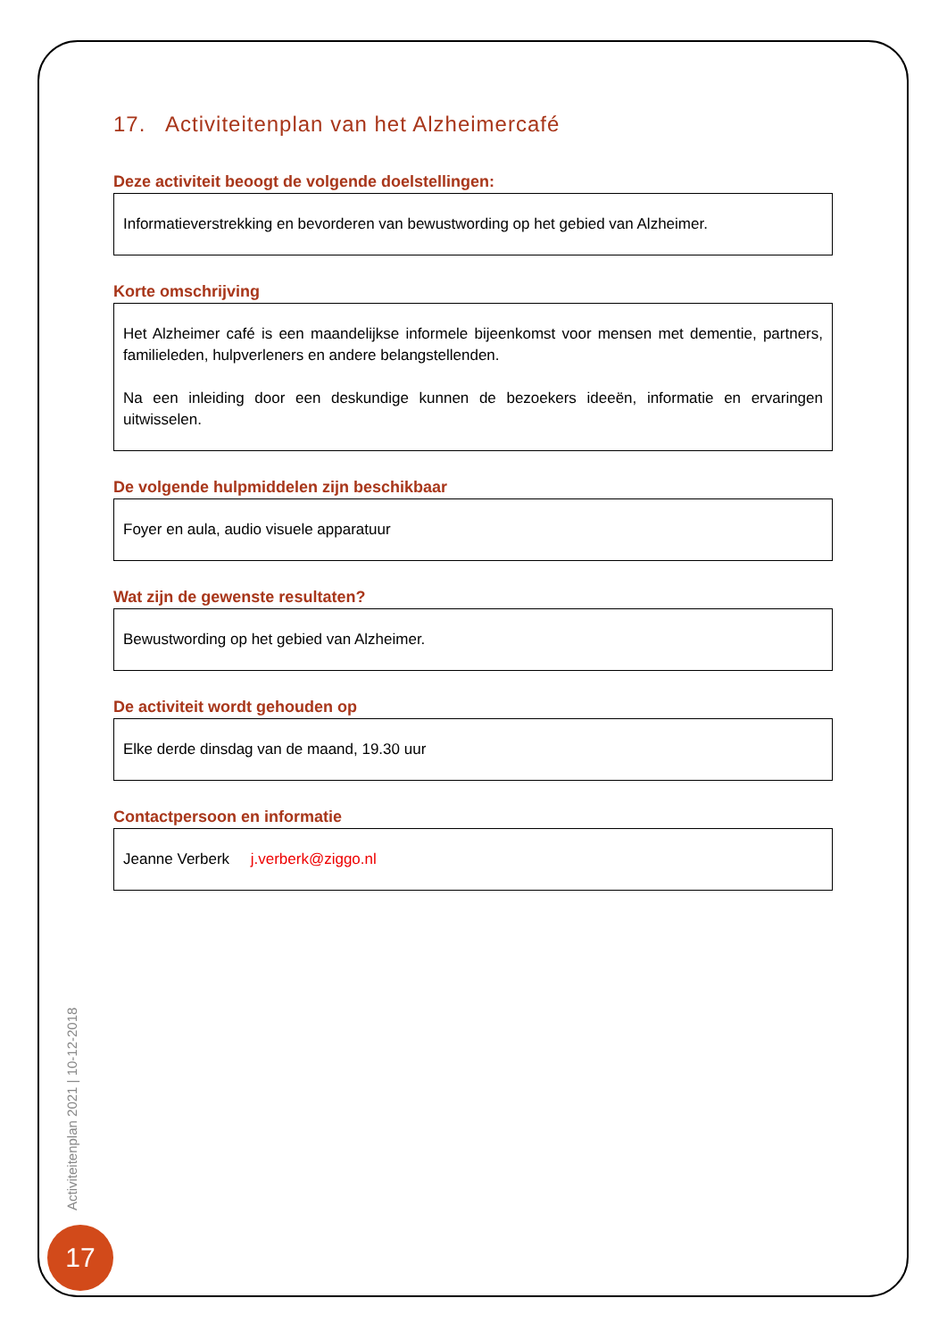17. Activiteitenplan van het Alzheimercafé
Deze activiteit beoogt de volgende doelstellingen:
Informatieverstrekking en bevorderen van bewustwording op het gebied van Alzheimer.
Korte omschrijving
Het Alzheimer café is een maandelijkse informele bijeenkomst voor mensen met dementie, partners, familieleden, hulpverleners en andere belangstellenden.
Na een inleiding door een deskundige kunnen de bezoekers ideeën, informatie en ervaringen uitwisselen.
De volgende hulpmiddelen zijn beschikbaar
Foyer en aula, audio visuele apparatuur
Wat zijn de gewenste resultaten?
Bewustwording op het gebied van Alzheimer.
De activiteit wordt gehouden op
Elke derde dinsdag van de maand, 19.30 uur
Contactpersoon en informatie
Jeanne Verberk j.verberk@ziggo.nl
Activiteitenplan 2021 | 10-12-2018
17